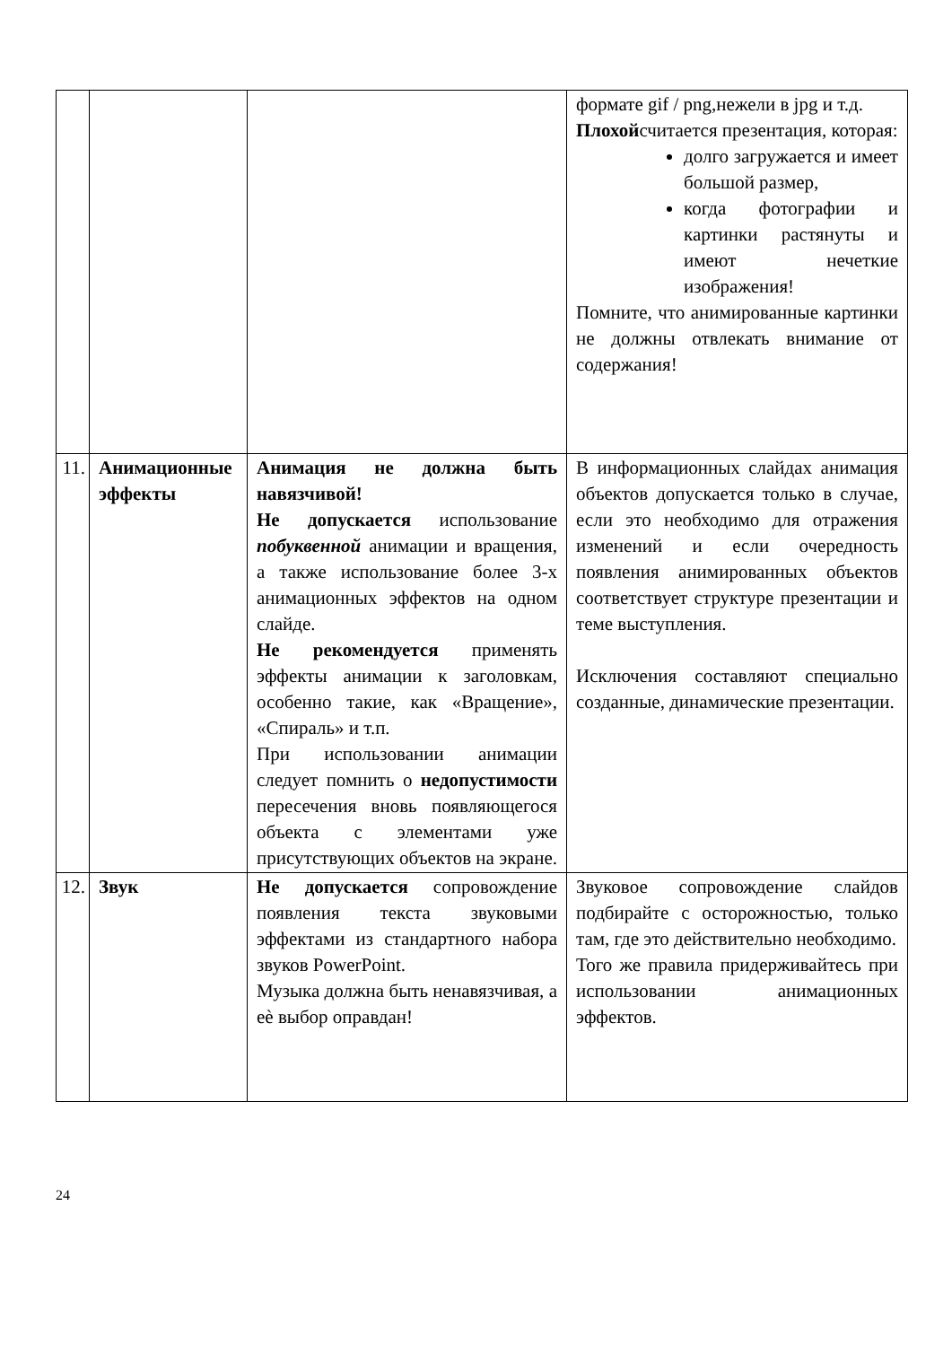| | | | формате gif / png,нежели в jpg и т.д. Плохой считается презентация, которая: долго загружается и имеет большой размер, когда фотографии и картинки растянуты и имеют нечеткие изображения! Помните, что анимированные картинки не должны отвлекать внимание от содержания! |
| 11. | Анимационные эффекты | Анимация не должна быть навязчивой! Не допускается использование побуквенной анимации и вращения, а также использование более 3-х анимационных эффектов на одном слайде. Не рекомендуется применять эффекты анимации к заголовкам, особенно такие, как «Вращение», «Спираль» и т.п. При использовании анимации следует помнить о недопустимости пересечения вновь появляющегося объекта с элементами уже присутствующих объектов на экране. | В информационных слайдах анимация объектов допускается только в случае, если это необходимо для отражения изменений и если очередность появления анимированных объектов соответствует структуре презентации и теме выступления. Исключения составляют специально созданные, динамические презентации. |
| 12. | Звук | Не допускается сопровождение появления текста звуковыми эффектами из стандартного набора звуков PowerPoint. Музыка должна быть ненавязчивая, а еѐ выбор оправдан! | Звуковое сопровождение слайдов подбирайте с осторожностью, только там, где это действительно необходимо. Того же правила придерживайтесь при использовании анимационных эффектов. |
24